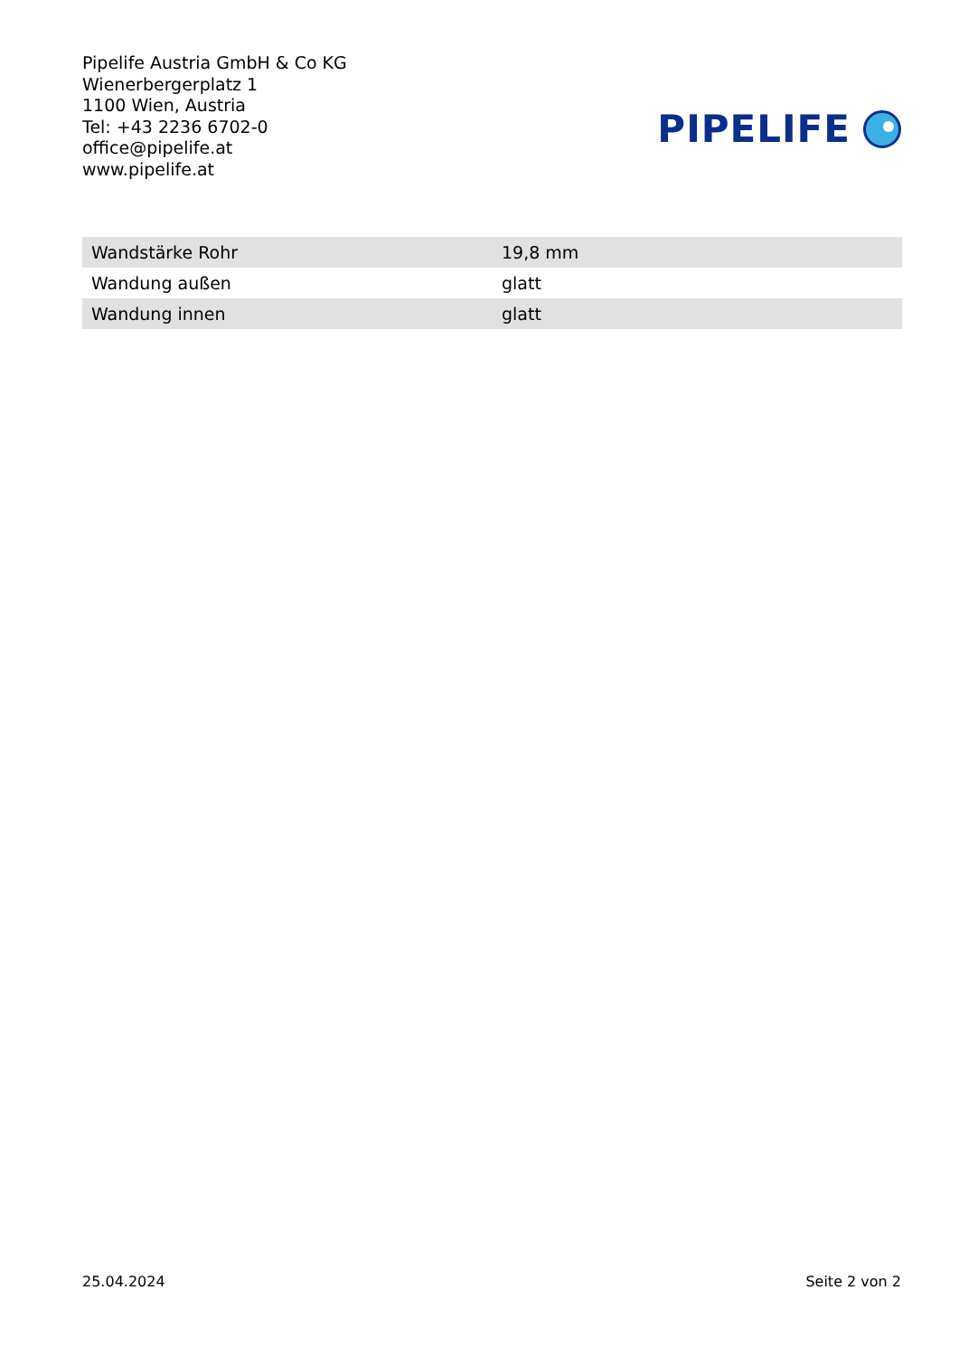Pipelife Austria GmbH & Co KG
Wienerbergerplatz 1
1100 Wien, Austria
Tel: +43 2236 6702-0
office@pipelife.at
www.pipelife.at
PIPELIFE
| Wandstärke Rohr | 19,8 mm |
| Wandung außen | glatt |
| Wandung innen | glatt |
25.04.2024 Seite 2 von 2